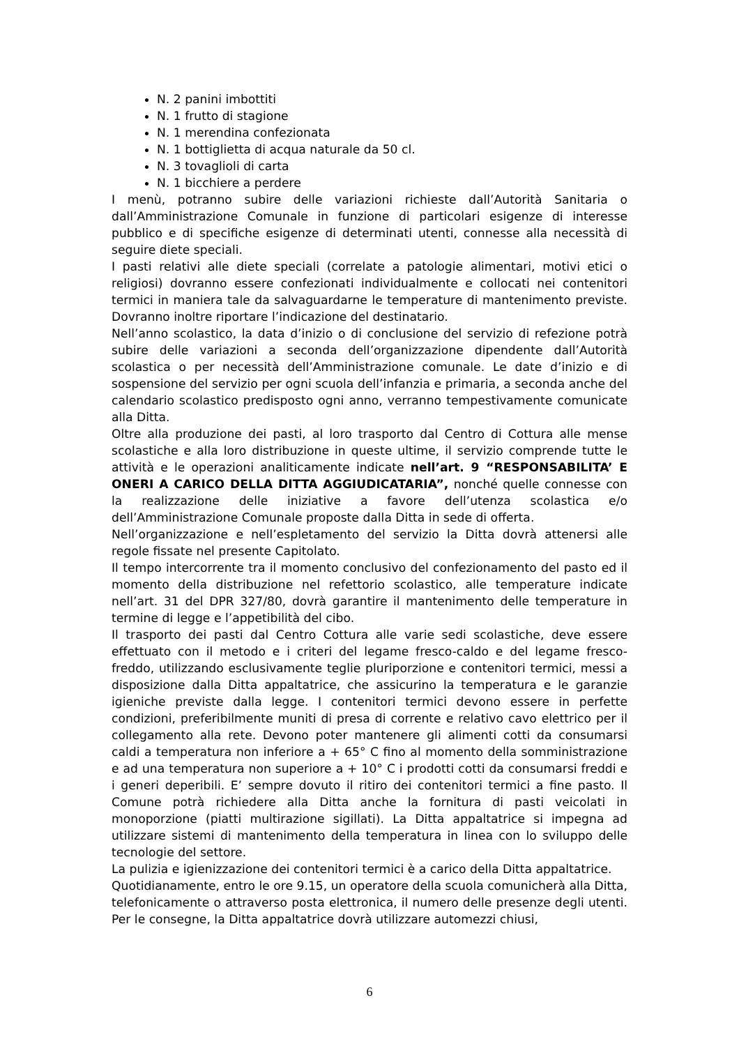N. 2 panini imbottiti
N. 1 frutto di stagione
N. 1 merendina confezionata
N. 1 bottiglietta di acqua naturale da 50 cl.
N. 3 tovaglioli di carta
N. 1 bicchiere a perdere
I menù, potranno subire delle variazioni richieste dall’Autorità Sanitaria o dall’Amministrazione Comunale in funzione di particolari esigenze di interesse pubblico e di specifiche esigenze di determinati utenti, connesse alla necessità di seguire diete speciali.
I pasti relativi alle diete speciali (correlate a patologie alimentari, motivi etici o religiosi) dovranno essere confezionati individualmente e collocati nei contenitori termici in maniera tale da salvaguardarne le temperature di mantenimento previste. Dovranno inoltre riportare l’indicazione del destinatario.
Nell’anno scolastico, la data d’inizio o di conclusione del servizio di refezione potrà subire delle variazioni a seconda dell’organizzazione dipendente dall’Autorità scolastica o per necessità dell’Amministrazione comunale. Le date d’inizio e di sospensione del servizio per ogni scuola dell’infanzia e primaria, a seconda anche del calendario scolastico predisposto ogni anno, verranno tempestivamente comunicate alla Ditta.
Oltre alla produzione dei pasti, al loro trasporto dal Centro di Cottura alle mense scolastiche e alla loro distribuzione in queste ultime, il servizio comprende tutte le attività e le operazioni analiticamente indicate nell’art. 9 “RESPONSABILITA’ E ONERI A CARICO DELLA DITTA AGGIUDICATARIA”, nonché quelle connesse con la realizzazione delle iniziative a favore dell’utenza scolastica e/o dell’Amministrazione Comunale proposte dalla Ditta in sede di offerta.
Nell’organizzazione e nell’espletamento del servizio la Ditta dovrà attenersi alle regole fissate nel presente Capitolato.
Il tempo intercorrente tra il momento conclusivo del confezionamento del pasto ed il momento della distribuzione nel refettorio scolastico, alle temperature indicate nell’art. 31 del DPR 327/80, dovrà garantire il mantenimento delle temperature in termine di legge e l’appetibilità del cibo.
Il trasporto dei pasti dal Centro Cottura alle varie sedi scolastiche, deve essere effettuato con il metodo e i criteri del legame fresco-caldo e del legame fresco-freddo, utilizzando esclusivamente teglie pluriporzione e contenitori termici, messi a disposizione dalla Ditta appaltatrice, che assicurino la temperatura e le garanzie igieniche previste dalla legge. I contenitori termici devono essere in perfette condizioni, preferibilmente muniti di presa di corrente e relativo cavo elettrico per il collegamento alla rete. Devono poter mantenere gli alimenti cotti da consumarsi caldi a temperatura non inferiore a + 65° C fino al momento della somministrazione e ad una temperatura non superiore a + 10° C i prodotti cotti da consumarsi freddi e i generi deperibili. E’ sempre dovuto il ritiro dei contenitori termici a fine pasto. Il Comune potrà richiedere alla Ditta anche la fornitura di pasti veicolati in monoporzione (piatti multirazione sigillati). La Ditta appaltatrice si impegna ad utilizzare sistemi di mantenimento della temperatura in linea con lo sviluppo delle tecnologie del settore.
La pulizia e igienizzazione dei contenitori termici è a carico della Ditta appaltatrice.
Quotidianamente, entro le ore 9.15, un operatore della scuola comunicherà alla Ditta, telefonicamente o attraverso posta elettronica, il numero delle presenze degli utenti. Per le consegne, la Ditta appaltatrice dovrà utilizzare automezzi chiusi,
6